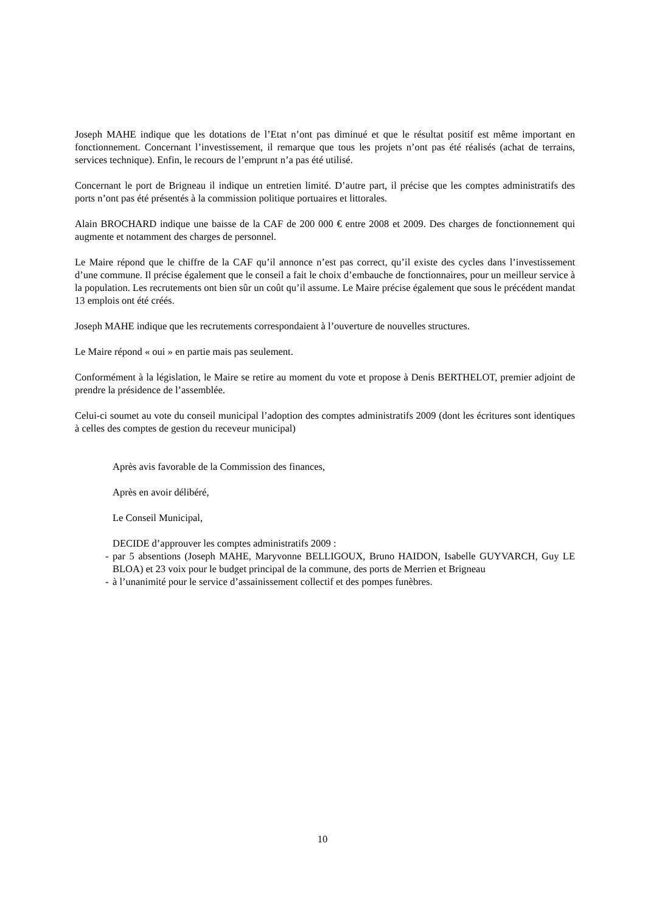Joseph MAHE indique que les dotations de l’Etat n’ont pas diminué et que le résultat positif est même important en fonctionnement. Concernant l’investissement, il remarque que tous les projets n’ont pas été réalisés (achat de terrains, services technique). Enfin, le recours de l’emprunt n’a pas été utilisé.
Concernant le port de Brigneau il indique un entretien limité. D’autre part, il précise que les comptes administratifs des ports n’ont pas été présentés à la commission politique portuaires et littorales.
Alain BROCHARD indique une baisse de la CAF de 200 000 € entre 2008 et 2009. Des charges de fonctionnement qui augmente et notamment des charges de personnel.
Le Maire répond que le chiffre de la CAF qu’il annonce n’est pas correct, qu’il existe des cycles dans l’investissement d’une commune. Il précise également que le conseil a fait le choix d’embauche de fonctionnaires, pour un meilleur service à la population. Les recrutements ont bien sûr un coût qu’il assume. Le Maire précise également que sous le précédent mandat 13 emplois ont été créés.
Joseph MAHE indique que les recrutements correspondaient à l’ouverture de nouvelles structures.
Le Maire répond « oui » en partie mais pas seulement.
Conformément à la législation, le Maire se retire au moment du vote et propose à Denis BERTHELOT, premier adjoint de prendre la présidence de l’assemblée.
Celui-ci soumet au vote du conseil municipal l’adoption des comptes administratifs 2009 (dont les écritures sont identiques à celles des comptes de gestion du receveur municipal)
Après avis favorable de la Commission des finances,
Après en avoir délibéré,
Le Conseil Municipal,
DECIDE d’approuver les comptes administratifs 2009 :
- par 5 absentions (Joseph MAHE, Maryvonne BELLIGOUX, Bruno HAIDON, Isabelle GUYVARCH, Guy LE BLOA) et 23 voix pour le budget principal de la commune, des ports de Merrien et Brigneau
- à l’unanimité pour le service d’assainissement collectif et des pompes funèbres.
10